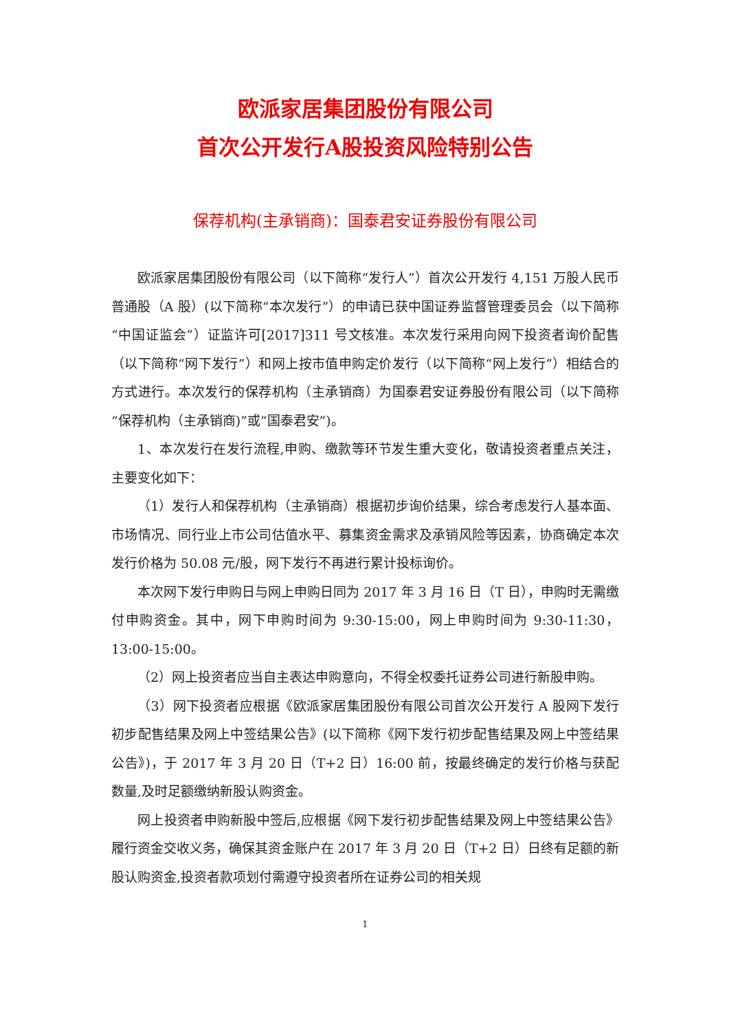欧派家居集团股份有限公司
首次公开发行A股投资风险特别公告
保荐机构(主承销商)：国泰君安证券股份有限公司
欧派家居集团股份有限公司（以下简称“发行人”）首次公开发行 4,151 万股人民币普通股（A 股）(以下简称“本次发行”）的申请已获中国证券监督管理委员会（以下简称“中国证监会”）证监许可[2017]311 号文核准。本次发行采用向网下投资者询价配售（以下简称“网下发行”）和网上按市值申购定价发行（以下简称“网上发行”）相结合的方式进行。本次发行的保荐机构（主承销商）为国泰君安证券股份有限公司（以下简称“保荐机构（主承销商)”或“国泰君安”)。
1、本次发行在发行流程,申购、缴款等环节发生重大变化，敬请投资者重点关注，主要变化如下：
（1）发行人和保荐机构（主承销商）根据初步询价结果，综合考虑发行人基本面、市场情况、同行业上市公司估值水平、募集资金需求及承销风险等因素，协商确定本次发行价格为 50.08 元/股，网下发行不再进行累计投标询价。
本次网下发行申购日与网上申购日同为 2017 年 3 月 16 日（T 日），申购时无需缴付申购资金。其中，网下申购时间为 9:30-15:00，网上申购时间为 9:30-11:30，13:00-15:00。
（2）网上投资者应当自主表达申购意向，不得全权委托证券公司进行新股申购。
（3）网下投资者应根据《欧派家居集团股份有限公司首次公开发行 A 股网下发行初步配售结果及网上中签结果公告》(以下简称《网下发行初步配售结果及网上中签结果公告》)，于 2017 年 3 月 20 日（T+2 日）16:00 前，按最终确定的发行价格与获配数量,及时足额缴纳新股认购资金。
网上投资者申购新股中签后,应根据《网下发行初步配售结果及网上中签结果公告》履行资金交收义务，确保其资金账户在 2017 年 3 月 20 日（T+2 日）日终有足额的新股认购资金,投资者款项划付需遵守投资者所在证券公司的相关规
1